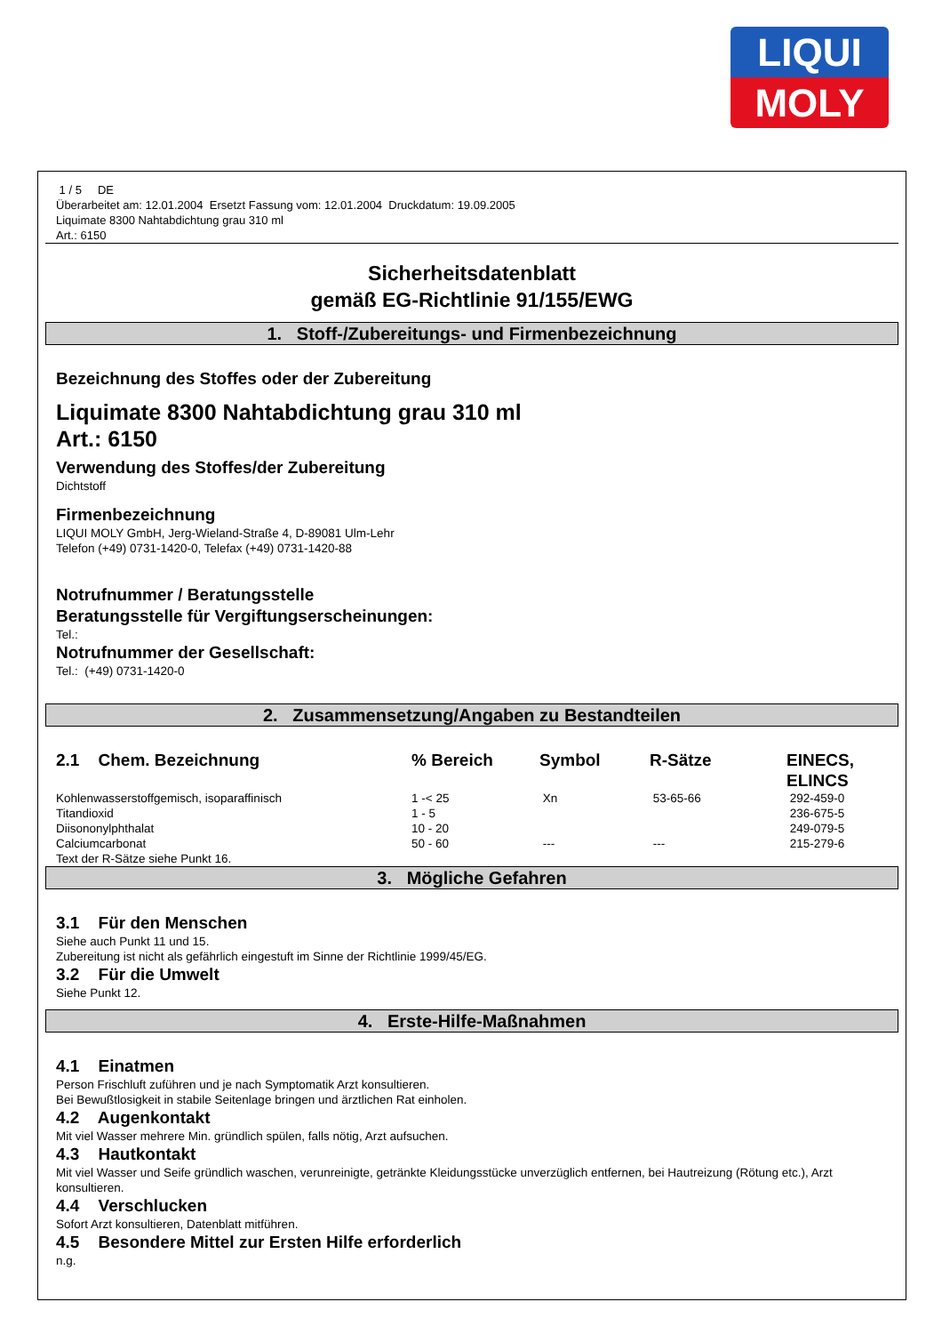LIQUI
MOLY
1 / 5 DE
Überarbeitet am: 12.01.2004 Ersetzt Fassung vom: 12.01.2004 Druckdatum: 19.09.2005
Liquimate 8300 Nahtabdichtung grau 310 ml
Art.: 6150
Sicherheitsdatenblatt
gemäß EG-Richtlinie 91/155/EWG
1. Stoff-/Zubereitungs- und Firmenbezeichnung
Bezeichnung des Stoffes oder der Zubereitung
Liquimate 8300 Nahtabdichtung grau 310 ml
Art.: 6150
Verwendung des Stoffes/der Zubereitung
Dichtstoff
Firmenbezeichnung
LIQUI MOLY GmbH, Jerg-Wieland-Straße 4, D-89081 Ulm-Lehr
Telefon (+49) 0731-1420-0, Telefax (+49) 0731-1420-88
Notrufnummer / Beratungsstelle
Beratungsstelle für Vergiftungserscheinungen:
Tel.:
Notrufnummer der Gesellschaft:
Tel.: (+49) 0731-1420-0
2. Zusammensetzung/Angaben zu Bestandteilen
| 2.1 Chem. Bezeichnung | % Bereich | Symbol | R-Sätze | EINECS, ELINCS |
| --- | --- | --- | --- | --- |
| Kohlenwasserstoffgemisch, isoparaffinisch | 1 -< 25 | Xn | 53-65-66 | 292-459-0 |
| Titandioxid | 1 - 5 | | | 236-675-5 |
| Diisononylphthalat | 10 - 20 | | | 249-079-5 |
| Calciumcarbonat | 50 - 60 | --- | --- | 215-279-6 |
Text der R-Sätze siehe Punkt 16.
3. Mögliche Gefahren
3.1 Für den Menschen
Siehe auch Punkt 11 und 15.
Zubereitung ist nicht als gefährlich eingestuft im Sinne der Richtlinie 1999/45/EG.
3.2 Für die Umwelt
Siehe Punkt 12.
4. Erste-Hilfe-Maßnahmen
4.1 Einatmen
Person Frischluft zuführen und je nach Symptomatik Arzt konsultieren.
Bei Bewußtlosigkeit in stabile Seitenlage bringen und ärztlichen Rat einholen.
4.2 Augenkontakt
Mit viel Wasser mehrere Min. gründlich spülen, falls nötig, Arzt aufsuchen.
4.3 Hautkontakt
Mit viel Wasser und Seife gründlich waschen, verunreinigte, getränkte Kleidungsstücke unverzüglich entfernen, bei Hautreizung (Rötung etc.), Arzt konsultieren.
4.4 Verschlucken
Sofort Arzt konsultieren, Datenblatt mitführen.
4.5 Besondere Mittel zur Ersten Hilfe erforderlich
n.g.